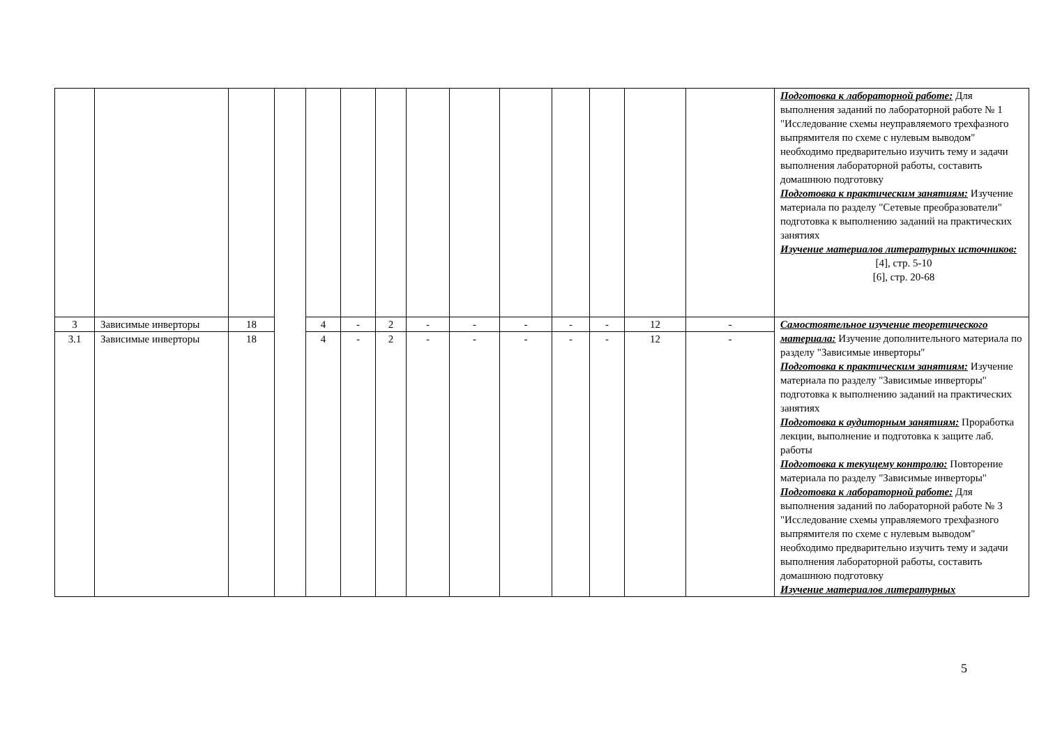| | | | | | | | | | | | | | | Подготовка к лабораторной работе: Для выполнения заданий по лабораторной работе № 1 "Исследование схемы неуправляемого трехфазного выпрямителя по схеме с нулевым выводом" необходимо предварительно изучить тему и задачи выполнения лабораторной работы, составить домашнюю подготовку Подготовка к практическим занятиям: Изучение материала по разделу "Сетевые преобразователи" подготовка к выполнению заданий на практических занятиях Изучение материалов литературных источников: [4], стр. 5-10 [6], стр. 20-68 |
| 3 | Зависимые инверторы | 18 | | 4 | - | 2 | - | - | - | - | - | 12 | - | Самостоятельное изучение теоретического материала: Изучение дополнительного материала по разделу "Зависимые инверторы" Подготовка к практическим занятиям: Изучение материала по разделу "Зависимые инверторы" подготовка к выполнению заданий на практических занятиях Подготовка к аудиторным занятиям: Проработка лекции, выполнение и подготовка к защите лаб. работы Подготовка к текущему контролю: Повторение материала по разделу "Зависимые инверторы" Подготовка к лабораторной работе: Для выполнения заданий по лабораторной работе № 3 "Исследование схемы управляемого трехфазного выпрямителя по схеме с нулевым выводом" необходимо предварительно изучить тему и задачи выполнения лабораторной работы, составить домашнюю подготовку Изучение материалов литературных |
| 3.1 | Зависимые инверторы | 18 | | 4 | - | 2 | - | - | - | - | - | 12 | - | |
5